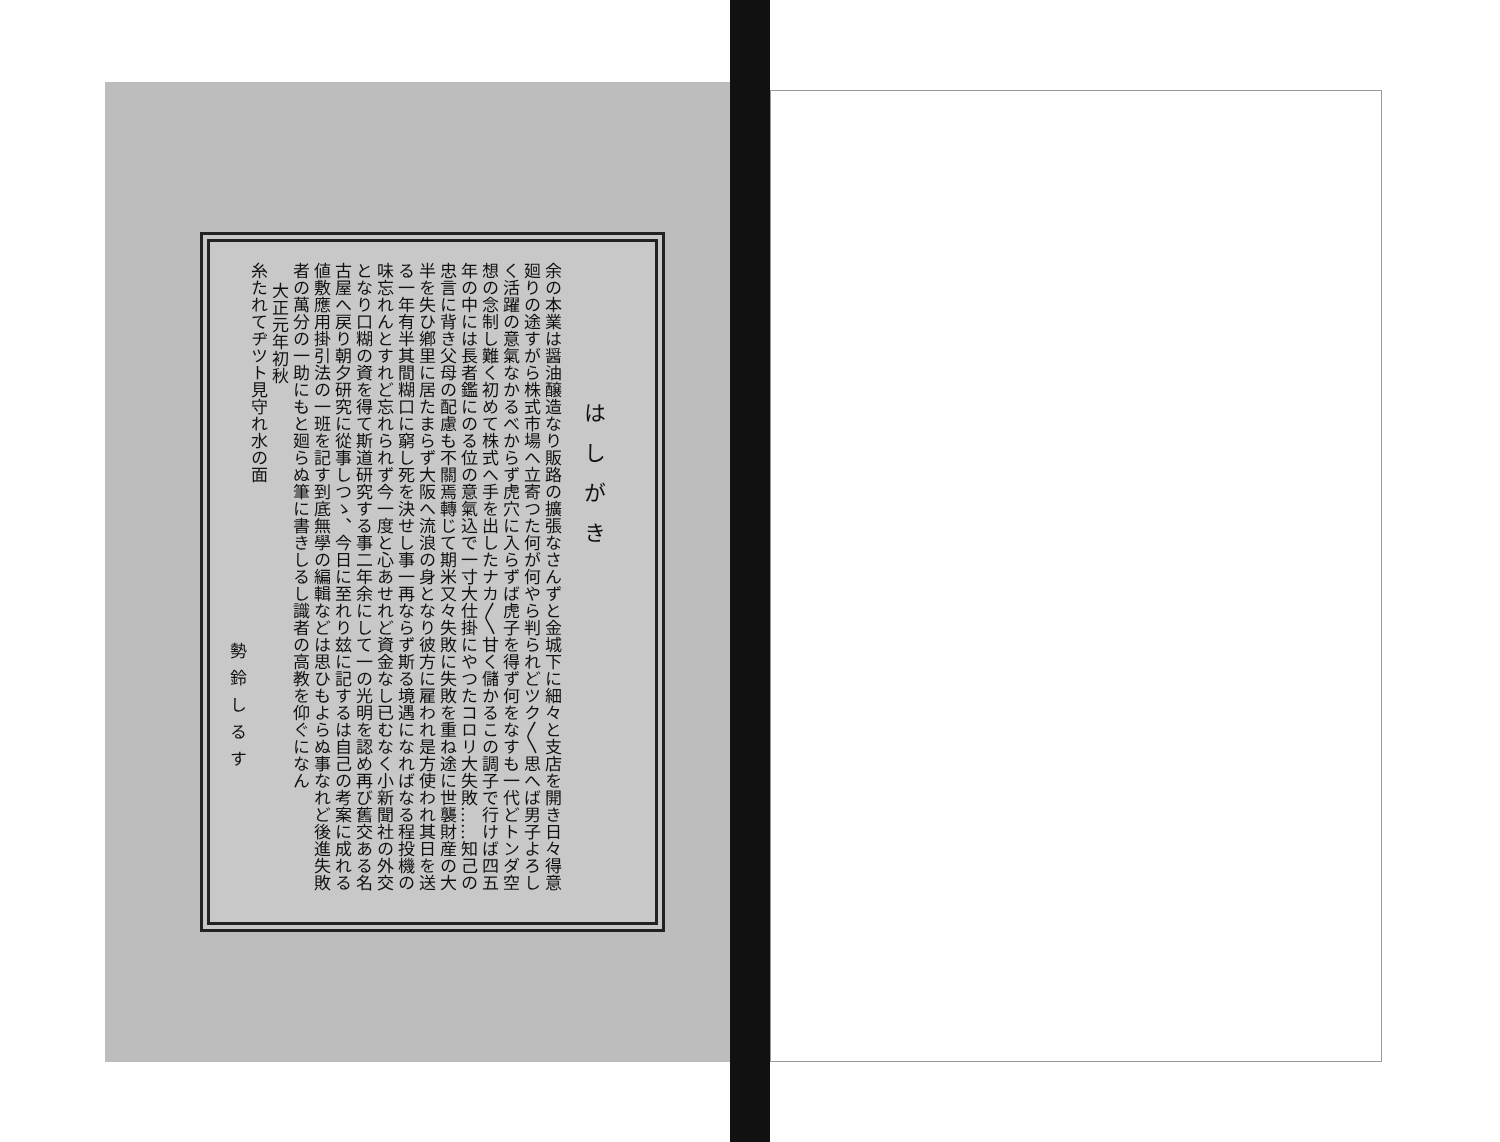はしがき
余の本業は醤油醸造なり販路の擴張なさんずと金城下に細々と支店を開き日々得意廻りの途すがら株式市場へ立寄つた何が何やら判られどツク〳〵思へば男子よろしく活躍の意氣なかるべからず虎穴に入らずば虎子を得ず何をなすも一代どトンダ空想の念制し難く初めて株式へ手を出したナカ〳〵甘く儲かるこの調子で行けば四五年の中には長者鑑にのる位の意氣込で一寸大仕掛にやつたコロリ大失敗……知己の忠言に背き父母の配慮も不關焉轉じて期米又々失敗に失敗を重ね途に世襲財産の大半を失ひ鄕里に居たまらず大阪へ流浪の身となり彼方に雇われ是方使われ其日を送る一年有半其間糊口に窮し死を決せし事一再ならず斯る境遇になればなる程投機の味忘れんとすれど忘れられず今一度と心あせれど資金なし已むなく小新聞社の外交となり口糊の資を得て斯道研究する事二年余にして一の光明を認め再び舊交ある名古屋へ戻り朝夕研究に從事しつゝ、今日に至れり玆に記するは自己の考案に成れる値敷應用掛引法の一班を記す到底無學の編輯などは思ひもよらぬ事なれど後進失敗者の萬分の一助にもと廻らぬ筆に書きしるし識者の高教を仰ぐになん
大正元年初秋
糸たれてヂツト見守れ水の面　勢鈴しるす